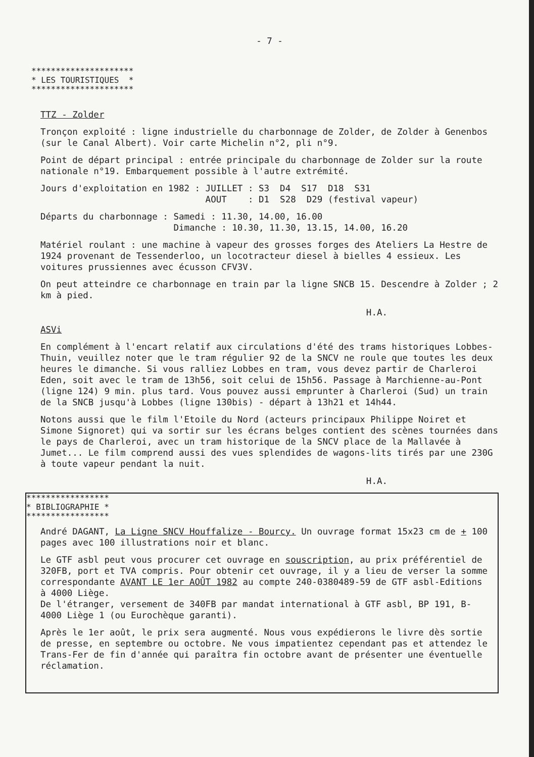- 7 -
********************* * LES TOURISTIQUES * *********************
TTZ - Zolder
Tronçon exploité : ligne industrielle du charbonnage de Zolder, de Zolder à Genenbos (sur le Canal Albert). Voir carte Michelin n°2, pli n°9.
Point de départ principal : entrée principale du charbonnage de Zolder sur la route nationale n°19. Embarquement possible à l'autre extrémité.
Jours d'exploitation en 1982 : JUILLET : S3  D4  S17  D18  S31
                               AOUT    : D1  S28  D29 (festival vapeur)
Départs du charbonnage : Samedi : 11.30, 14.00, 16.00
                         Dimanche : 10.30, 11.30, 13.15, 14.00, 16.20
Matériel roulant : une machine à vapeur des grosses forges des Ateliers La Hestre de 1924 provenant de Tessenderloo, un locotracteur diesel à bielles 4 essieux. Les voitures prussiennes avec écusson CFV3V.
On peut atteindre ce charbonnage en train par la ligne SNCB 15. Descendre à Zolder ; 2 km à pied.
H.A.
ASVi
En complément à l'encart relatif aux circulations d'été des trams historiques Lobbes-Thuin, veuillez noter que le tram régulier 92 de la SNCV ne roule que toutes les deux heures le dimanche. Si vous ralliez Lobbes en tram, vous devez partir de Charleroi Eden, soit avec le tram de 13h56, soit celui de 15h56. Passage à Marchienne-au-Pont (ligne 124) 9 min. plus tard. Vous pouvez aussi emprunter à Charleroi (Sud) un train de la SNCB jusqu'à Lobbes (ligne 130bis) - départ à 13h21 et 14h44.
Notons aussi que le film l'Etoile du Nord (acteurs principaux Philippe Noiret et Simone Signoret) qui va sortir sur les écrans belges contient des scènes tournées dans le pays de Charleroi, avec un tram historique de la SNCV place de la Mallavée à Jumet... Le film comprend aussi des vues splendides de wagons-lits tirés par une 230G à toute vapeur pendant la nuit.
H.A.
***************** * BIBLIOGRAPHIE * *****************
André DAGANT, La Ligne SNCV Houffalize - Bourcy. Un ouvrage format 15x23 cm de + 100 pages avec 100 illustrations noir et blanc.
Le GTF asbl peut vous procurer cet ouvrage en souscription, au prix préférentiel de 320FB, port et TVA compris. Pour obtenir cet ouvrage, il y a lieu de verser la somme correspondante AVANT LE 1er AOÛT 1982 au compte 240-0380489-59 de GTF asbl-Editions à 4000 Liège.
De l'étranger, versement de 340FB par mandat international à GTF asbl, BP 191, B-4000 Liège 1 (ou Eurochèque garanti).
Après le 1er août, le prix sera augmenté. Nous vous expédierons le livre dès sortie de presse, en septembre ou octobre. Ne vous impatientez cependant pas et attendez le Trans-Fer de fin d'année qui paraîtra fin octobre avant de présenter une éventuelle réclamation.